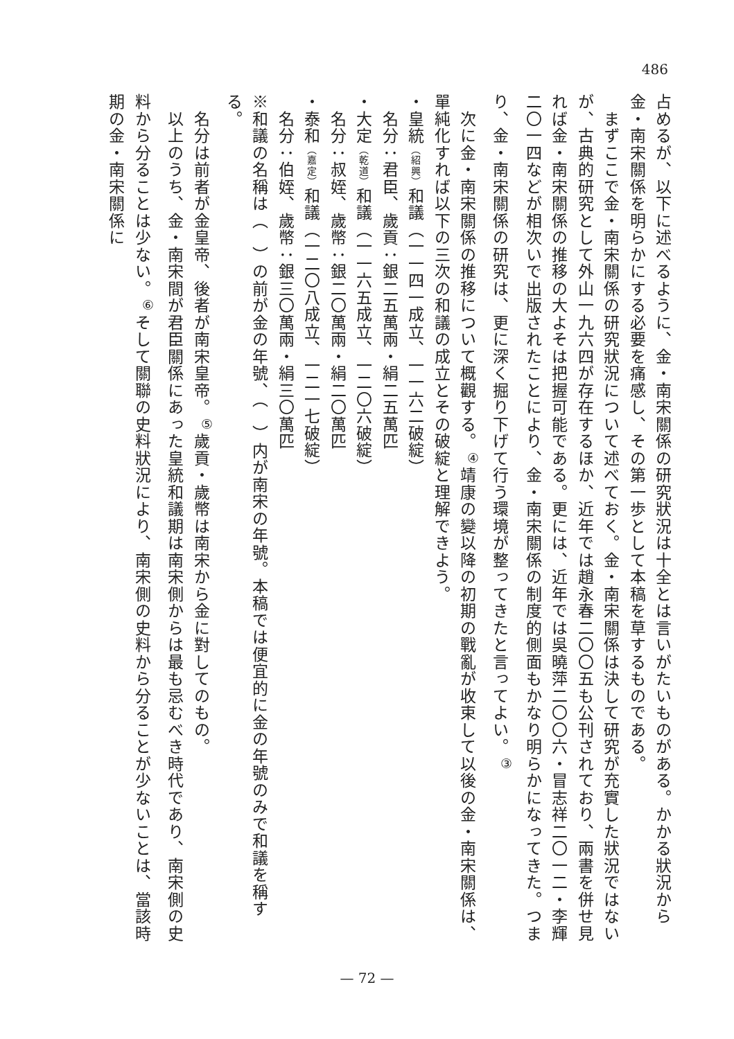486
占めるが、以下に述べるように、金・南宋關係の研究狀況は十全とは言いがたいものがある。かかる狀況から金・南宋關係を明らかにする必要を痛感し、その第一歩として本稿を草するものである。
　まずここで金・南宋關係の研究狀況について述べておく。金・南宋關係は決して研究が充實した狀況ではないが、古典的研究として外山一九六四が存在するほか、近年では趙永春二〇〇五も公刊されており、兩書を併せ見れば金・南宋關係の推移の大よそは把握可能である。更には、近年では吳曉萍二〇〇六・冒志祥二〇一二・李輝二〇一四などが相次いで出版されたことにより、金・南宋關係の制度的側面もかなり明らかになってきた。つまり、金・南宋關係の研究は、更に深く掘り下げて行う環境が整ってきたと言ってよい。<sup>③</sup>
　次に金・南宋關係の推移について概觀する。<sup>④</sup>靖康の變以降の初期の戰亂が收束して以後の金・南宋關係は、單純化すれば以下の三次の和議の成立とその破綻と理解できよう。
・皇統（紹興）和議（一一四一成立、一一六二破綻）
　名分：君臣、歲貢：銀二五萬兩・絹二五萬匹
・大定（乾道）和議（一一六五成立、一二〇六破綻）
　名分：叔姪、歲幣：銀二〇萬兩・絹二〇萬匹
・泰和（嘉定）和議（一二〇八成立、一二一七破綻）
　名分：伯姪、歲幣：銀三〇萬兩・絹三〇萬匹
※和議の名稱は（　）の前が金の年號、（　）内が南宋の年號。本稿では便宜的に金の年號のみで和議を稱する。
　名分は前者が金皇帝、後者が南宋皇帝。<sup>⑤</sup>歲貢・歲幣は南宋から金に對してのもの。
　以上のうち、金・南宋間が君臣關係にあった皇統和議期は南宋側からは最も忌むべき時代であり、南宋側の史料から分ることは少ない。<sup>⑥</sup>そして關聯の史料狀況により、南宋側の史料から分ることが少ないことは、當該時期の金・南宋關係に
— 72 —